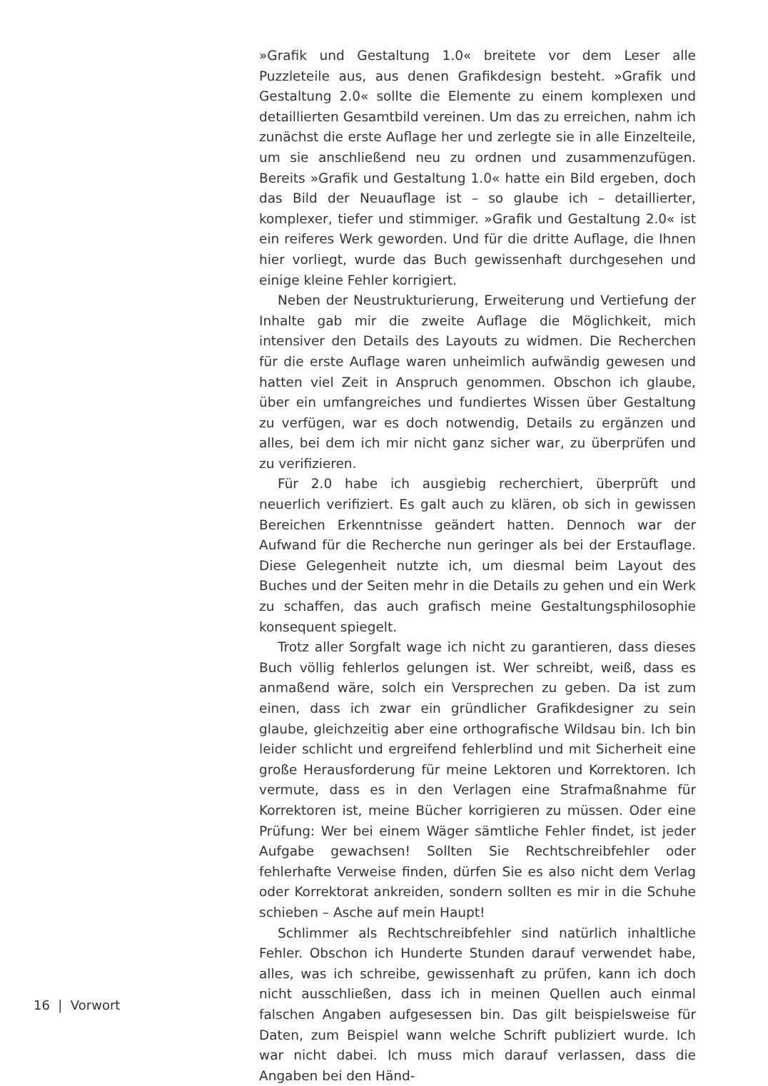»Grafik und Gestaltung 1.0« breitete vor dem Leser alle Puzzleteile aus, aus denen Grafikdesign besteht. »Grafik und Gestaltung 2.0« sollte die Elemente zu einem komplexen und detaillierten Gesamtbild vereinen. Um das zu erreichen, nahm ich zunächst die erste Auflage her und zerlegte sie in alle Einzelteile, um sie anschließend neu zu ordnen und zusammenzufügen. Bereits »Grafik und Gestaltung 1.0« hatte ein Bild ergeben, doch das Bild der Neuauflage ist – so glaube ich – detaillierter, komplexer, tiefer und stimmiger. »Grafik und Gestaltung 2.0« ist ein reiferes Werk geworden. Und für die dritte Auflage, die Ihnen hier vorliegt, wurde das Buch gewissenhaft durchgesehen und einige kleine Fehler korrigiert.
Neben der Neustrukturierung, Erweiterung und Vertiefung der Inhalte gab mir die zweite Auflage die Möglichkeit, mich intensiver den Details des Layouts zu widmen. Die Recherchen für die erste Auflage waren unheimlich aufwändig gewesen und hatten viel Zeit in Anspruch genommen. Obschon ich glaube, über ein umfangreiches und fundiertes Wissen über Gestaltung zu verfügen, war es doch notwendig, Details zu ergänzen und alles, bei dem ich mir nicht ganz sicher war, zu überprüfen und zu verifizieren.
Für 2.0 habe ich ausgiebig recherchiert, überprüft und neuerlich verifiziert. Es galt auch zu klären, ob sich in gewissen Bereichen Erkenntnisse geändert hatten. Dennoch war der Aufwand für die Recherche nun geringer als bei der Erstauflage. Diese Gelegenheit nutzte ich, um diesmal beim Layout des Buches und der Seiten mehr in die Details zu gehen und ein Werk zu schaffen, das auch grafisch meine Gestaltungsphilosophie konsequent spiegelt.
Trotz aller Sorgfalt wage ich nicht zu garantieren, dass dieses Buch völlig fehlerlos gelungen ist. Wer schreibt, weiß, dass es anmaßend wäre, solch ein Versprechen zu geben. Da ist zum einen, dass ich zwar ein gründlicher Grafikdesigner zu sein glaube, gleichzeitig aber eine orthografische Wildsau bin. Ich bin leider schlicht und ergreifend fehlerblind und mit Sicherheit eine große Herausforderung für meine Lektoren und Korrektoren. Ich vermute, dass es in den Verlagen eine Strafmaßnahme für Korrektoren ist, meine Bücher korrigieren zu müssen. Oder eine Prüfung: Wer bei einem Wäger sämtliche Fehler findet, ist jeder Aufgabe gewachsen! Sollten Sie Rechtschreibfehler oder fehlerhafte Verweise finden, dürfen Sie es also nicht dem Verlag oder Korrektorat ankreiden, sondern sollten es mir in die Schuhe schieben – Asche auf mein Haupt!
Schlimmer als Rechtschreibfehler sind natürlich inhaltliche Fehler. Obschon ich Hunderte Stunden darauf verwendet habe, alles, was ich schreibe, gewissenhaft zu prüfen, kann ich doch nicht ausschließen, dass ich in meinen Quellen auch einmal falschen Angaben aufgesessen bin. Das gilt beispielsweise für Daten, zum Beispiel wann welche Schrift publiziert wurde. Ich war nicht dabei. Ich muss mich darauf verlassen, dass die Angaben bei den Händ-
16 | Vorwort